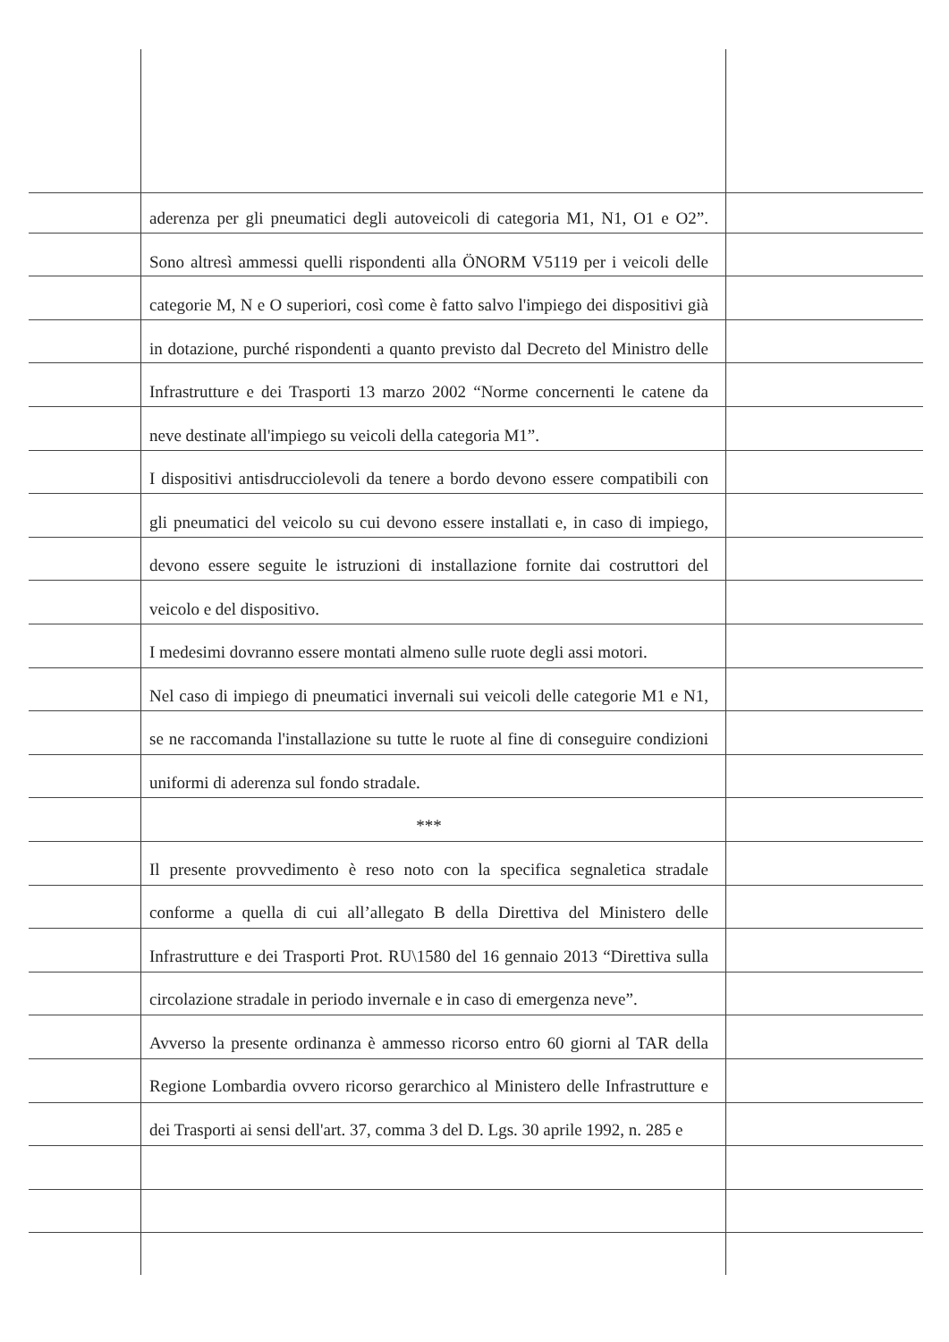aderenza per gli pneumatici degli autoveicoli di categoria M1, N1, O1 e O2”. Sono altresì ammessi quelli rispondenti alla ÖNORM V5119 per i veicoli delle categorie M, N e O superiori, così come è fatto salvo l'impiego dei dispositivi già in dotazione, purché rispondenti a quanto previsto dal Decreto del Ministro delle Infrastrutture e dei Trasporti 13 marzo 2002 “Norme concernenti le catene da neve destinate all'impiego su veicoli della categoria M1”.
I dispositivi antisdrucciolevoli da tenere a bordo devono essere compatibili con gli pneumatici del veicolo su cui devono essere installati e, in caso di impiego, devono essere seguite le istruzioni di installazione fornite dai costruttori del veicolo e del dispositivo.
I medesimi dovranno essere montati almeno sulle ruote degli assi motori.
Nel caso di impiego di pneumatici invernali sui veicoli delle categorie M1 e N1, se ne raccomanda l'installazione su tutte le ruote al fine di conseguire condizioni uniformi di aderenza sul fondo stradale.
***
Il presente provvedimento è reso noto con la specifica segnaletica stradale conforme a quella di cui all’allegato B della Direttiva del Ministero delle Infrastrutture e dei Trasporti Prot. RU\1580 del 16 gennaio 2013 “Direttiva sulla circolazione stradale in periodo invernale e in caso di emergenza neve”.
Avverso la presente ordinanza è ammesso ricorso entro 60 giorni al TAR della Regione Lombardia ovvero ricorso gerarchico al Ministero delle Infrastrutture e dei Trasporti ai sensi dell'art. 37, comma 3 del D. Lgs. 30 aprile 1992, n. 285 e